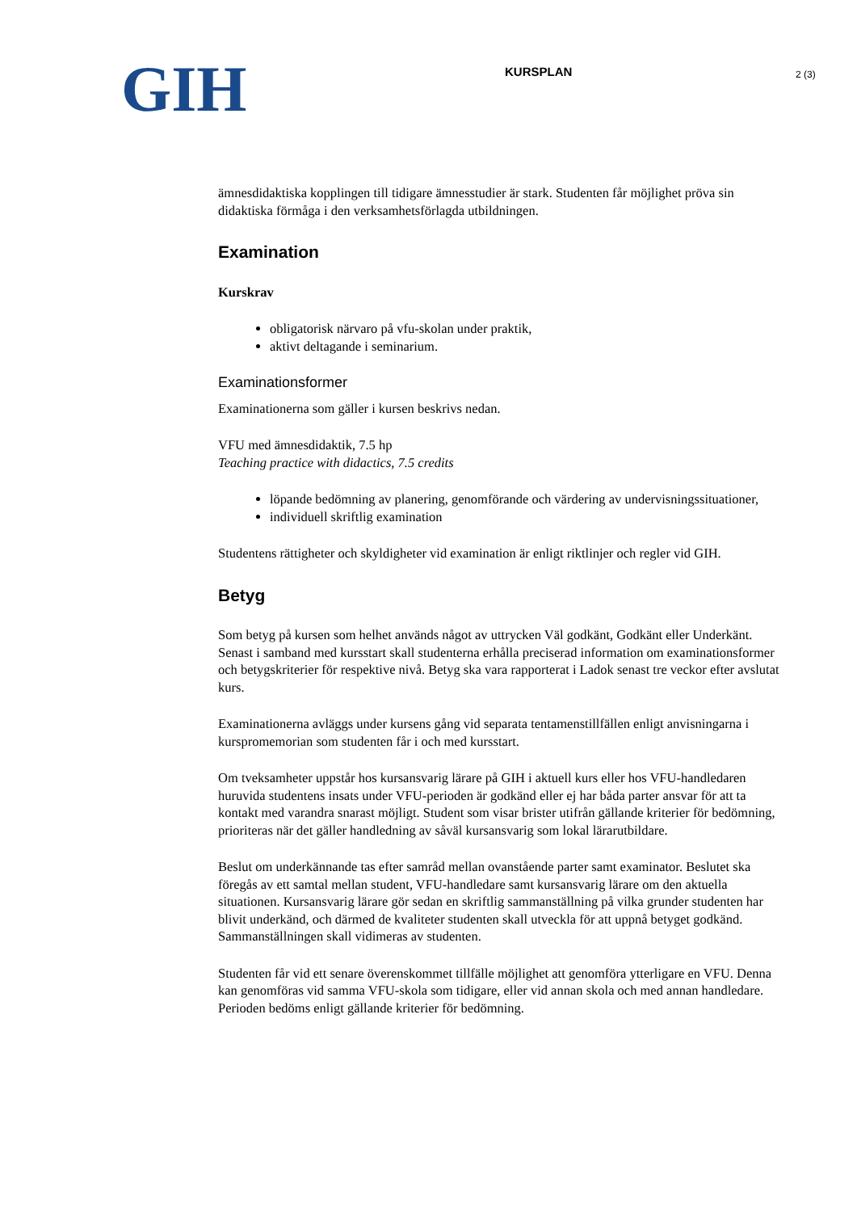GIH
KURSPLAN 2 (3)
ämnesdidaktiska kopplingen till tidigare ämnesstudier är stark. Studenten får möjlighet pröva sin didaktiska förmåga i den verksamhetsförlagda utbildningen.
Examination
Kurskrav
obligatorisk närvaro på vfu-skolan under praktik,
aktivt deltagande i seminarium.
Examinationsformer
Examinationerna som gäller i kursen beskrivs nedan.
VFU med ämnesdidaktik, 7.5 hp
Teaching practice with didactics, 7.5 credits
löpande bedömning av planering, genomförande och värdering av undervisningssituationer,
individuell skriftlig examination
Studentens rättigheter och skyldigheter vid examination är enligt riktlinjer och regler vid GIH.
Betyg
Som betyg på kursen som helhet används något av uttrycken Väl godkänt, Godkänt eller Underkänt. Senast i samband med kursstart skall studenterna erhålla preciserad information om examinationsformer och betygskriterier för respektive nivå. Betyg ska vara rapporterat i Ladok senast tre veckor efter avslutat kurs.
Examinationerna avläggs under kursens gång vid separata tentamenstillfällen enligt anvisningarna i kurspromemorian som studenten får i och med kursstart.
Om tveksamheter uppstår hos kursansvarig lärare på GIH i aktuell kurs eller hos VFU-handledaren huruvida studentens insats under VFU-perioden är godkänd eller ej har båda parter ansvar för att ta kontakt med varandra snarast möjligt. Student som visar brister utifrån gällande kriterier för bedömning, prioriteras när det gäller handledning av såväl kursansvarig som lokal lärarutbildare.
Beslut om underkännande tas efter samråd mellan ovanstående parter samt examinator. Beslutet ska föregås av ett samtal mellan student, VFU-handledare samt kursansvarig lärare om den aktuella situationen. Kursansvarig lärare gör sedan en skriftlig sammanställning på vilka grunder studenten har blivit underkänd, och därmed de kvaliteter studenten skall utveckla för att uppnå betyget godkänd. Sammanställningen skall vidimeras av studenten.
Studenten får vid ett senare överenskommet tillfälle möjlighet att genomföra ytterligare en VFU. Denna kan genomföras vid samma VFU-skola som tidigare, eller vid annan skola och med annan handledare. Perioden bedöms enligt gällande kriterier för bedömning.